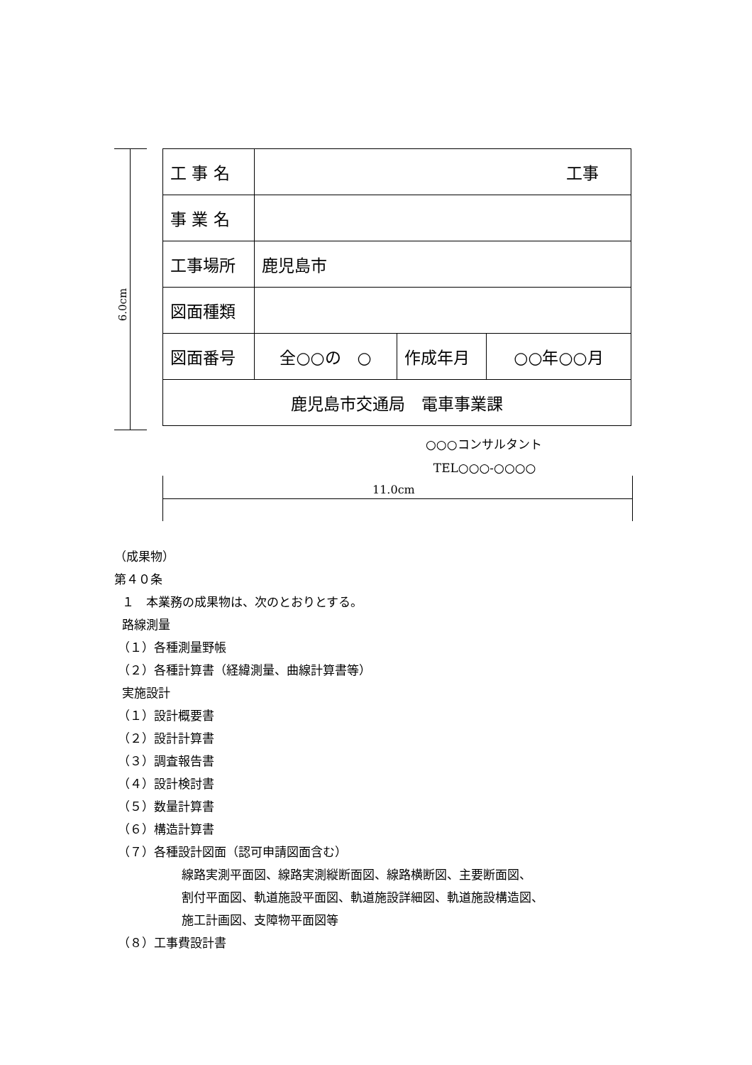6.0cm
| 工 事 名 | 工事 | | |
| 事 業 名 | | | |
| 工事場所 | 鹿児島市 | | |
| 図面種類 | | | |
| 図面番号 | 全○○の ○ | 作成年月 | ○○年○○月 |
| 鹿児島市交通局 電車事業課 | | | |
○○○コンサルタント
TEL○○○-○○○○
11.0cm
（成果物）
第４０条
１　本業務の成果物は、次のとおりとする。
路線測量
（１）各種測量野帳
（２）各種計算書（経緯測量、曲線計算書等）
実施設計
（１）設計概要書
（２）設計計算書
（３）調査報告書
（４）設計検討書
（５）数量計算書
（６）構造計算書
（７）各種設計図面（認可申請図面含む）
線路実測平面図、線路実測縦断面図、線路横断図、主要断面図、
割付平面図、軌道施設平面図、軌道施設詳細図、軌道施設構造図、
施工計画図、支障物平面図等
（８）工事費設計書